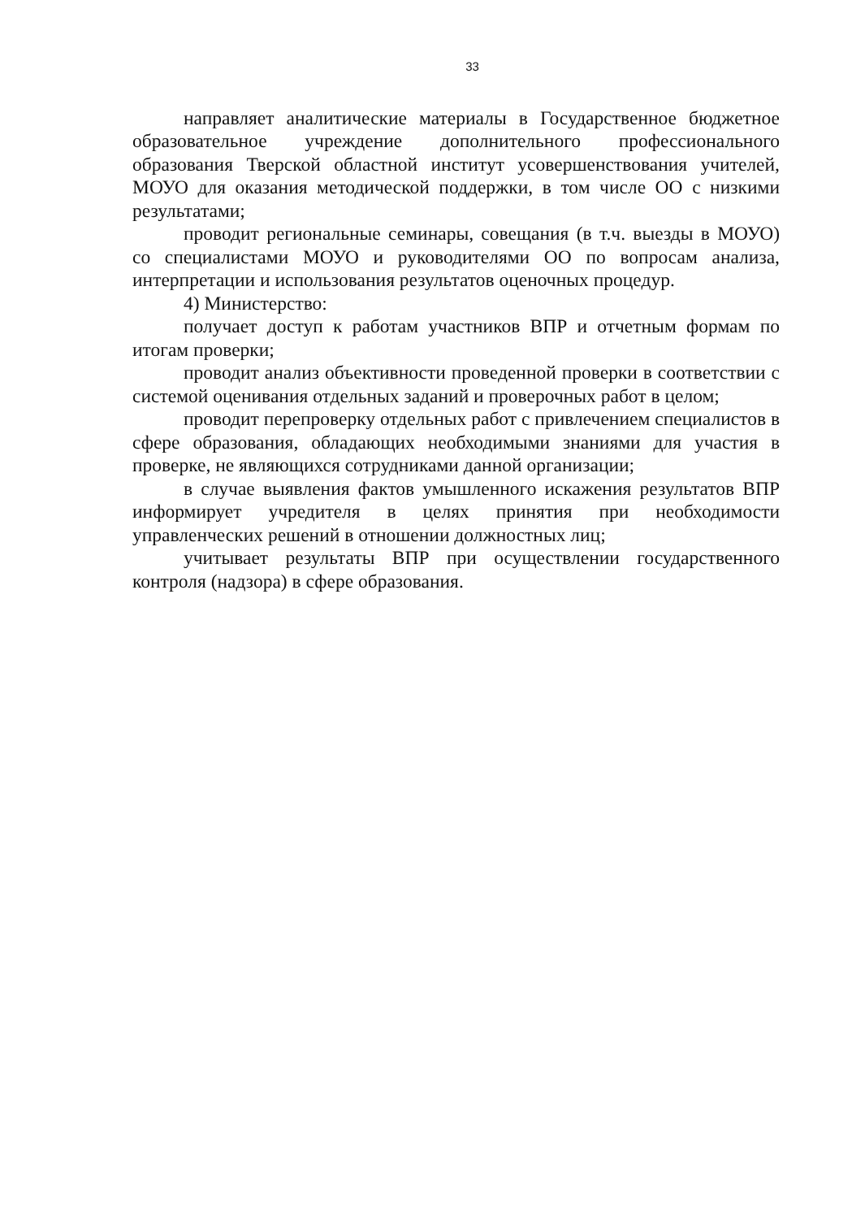33
направляет аналитические материалы в Государственное бюджетное образовательное учреждение дополнительного профессионального образования Тверской областной институт усовершенствования учителей, МОУО для оказания методической поддержки, в том числе ОО с низкими результатами;
проводит региональные семинары, совещания (в т.ч. выезды в МОУО) со специалистами МОУО и руководителями ОО по вопросам анализа, интерпретации и использования результатов оценочных процедур.
4) Министерство:
получает доступ к работам участников ВПР и отчетным формам по итогам проверки;
проводит анализ объективности проведенной проверки в соответствии с системой оценивания отдельных заданий и проверочных работ в целом;
проводит перепроверку отдельных работ с привлечением специалистов в сфере образования, обладающих необходимыми знаниями для участия в проверке, не являющихся сотрудниками данной организации;
в случае выявления фактов умышленного искажения результатов ВПР информирует учредителя в целях принятия при необходимости управленческих решений в отношении должностных лиц;
учитывает результаты ВПР при осуществлении государственного контроля (надзора) в сфере образования.